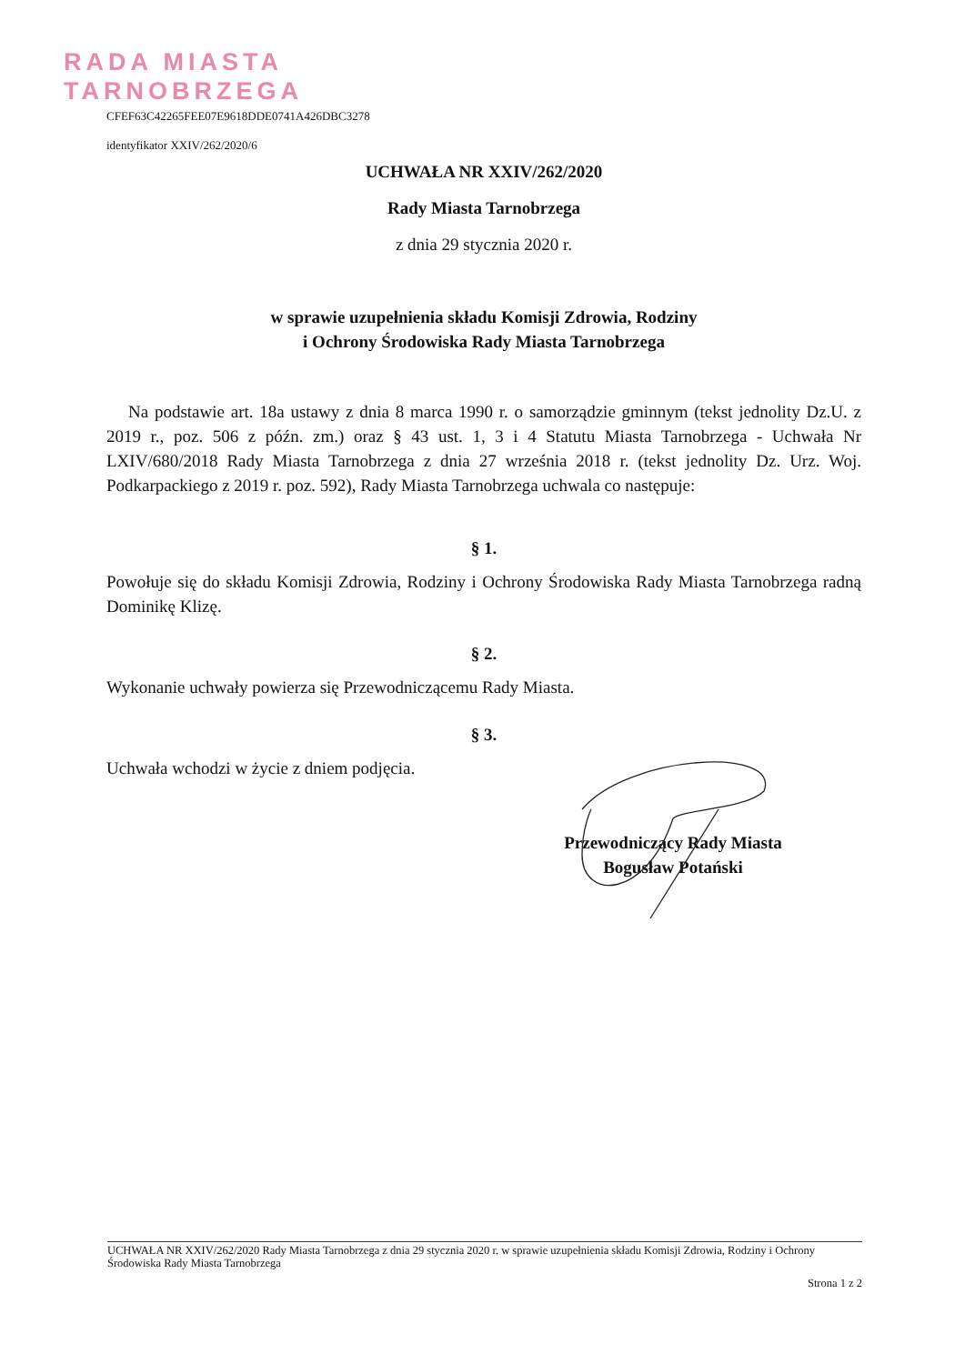RADA MIASTA
TARNOBRZEGA
CFEF63C42265FEE07E9618DDE0741A426DBC3278
identyfikator XXIV/262/2020/6
UCHWAŁA NR XXIV/262/2020
Rady Miasta Tarnobrzega
z dnia 29 stycznia 2020 r.
w sprawie uzupełnienia składu Komisji Zdrowia, Rodziny
i Ochrony Środowiska Rady Miasta Tarnobrzega
Na podstawie art. 18a ustawy z dnia 8 marca 1990 r. o samorządzie gminnym (tekst jednolity Dz.U. z 2019 r., poz. 506 z późn. zm.) oraz § 43 ust. 1, 3 i 4 Statutu Miasta Tarnobrzega - Uchwała Nr LXIV/680/2018 Rady Miasta Tarnobrzega z dnia 27 września 2018 r. (tekst jednolity Dz. Urz. Woj. Podkarpackiego z 2019 r. poz. 592), Rady Miasta Tarnobrzega uchwala co następuje:
§ 1.
Powołuje się do składu Komisji Zdrowia, Rodziny i Ochrony Środowiska Rady Miasta Tarnobrzega radną Dominikę Klizę.
§ 2.
Wykonanie uchwały powierza się Przewodniczącemu Rady Miasta.
§ 3.
Uchwała wchodzi w życie z dniem podjęcia.
Przewodniczący Rady Miasta
Bogusław Potański
UCHWAŁA NR XXIV/262/2020 Rady Miasta Tarnobrzega z dnia 29 stycznia 2020 r. w sprawie uzupełnienia składu Komisji Zdrowia, Rodziny i Ochrony Środowiska Rady Miasta Tarnobrzega
Strona 1 z 2